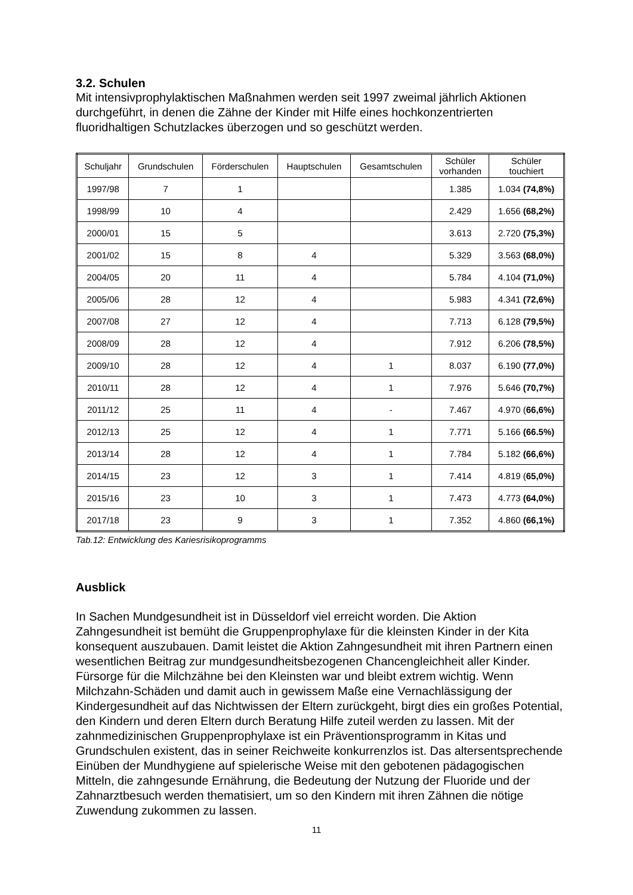3.2. Schulen
Mit intensivprophylaktischen Maßnahmen werden seit 1997 zweimal jährlich Aktionen durchgeführt, in denen die Zähne der Kinder mit Hilfe eines hochkonzentrierten fluoridhaltigen Schutzlackes überzogen und so geschützt werden.
| Schuljahr | Grundschulen | Förderschulen | Hauptschulen | Gesamtschulen | Schüler vorhanden | Schüler touchiert |
| --- | --- | --- | --- | --- | --- | --- |
| 1997/98 | 7 | 1 | | | 1.385 | 1.034 (74,8%) |
| 1998/99 | 10 | 4 | | | 2.429 | 1.656 (68,2%) |
| 2000/01 | 15 | 5 | | | 3.613 | 2.720 (75,3%) |
| 2001/02 | 15 | 8 | 4 | | 5.329 | 3.563 (68,0%) |
| 2004/05 | 20 | 11 | 4 | | 5.784 | 4.104 (71,0%) |
| 2005/06 | 28 | 12 | 4 | | 5.983 | 4.341 (72,6%) |
| 2007/08 | 27 | 12 | 4 | | 7.713 | 6.128 (79,5%) |
| 2008/09 | 28 | 12 | 4 | | 7.912 | 6.206 (78,5%) |
| 2009/10 | 28 | 12 | 4 | 1 | 8.037 | 6.190 (77,0%) |
| 2010/11 | 28 | 12 | 4 | 1 | 7.976 | 5.646 (70,7%) |
| 2011/12 | 25 | 11 | 4 | - | 7.467 | 4.970 ( 66,6%) |
| 2012/13 | 25 | 12 | 4 | 1 | 7.771 | 5.166 (66.5%) |
| 2013/14 | 28 | 12 | 4 | 1 | 7.784 | 5.182 (66,6%) |
| 2014/15 | 23 | 12 | 3 | 1 | 7.414 | 4.819 ( 65,0%) |
| 2015/16 | 23 | 10 | 3 | 1 | 7.473 | 4.773 (64,0%) |
| 2017/18 | 23 | 9 | 3 | 1 | 7.352 | 4.860 (66,1%) |
Tab.12: Entwicklung des Kariesrisikoprogramms
Ausblick
In Sachen Mundgesundheit ist in Düsseldorf viel erreicht worden. Die Aktion Zahngesundheit ist bemüht die Gruppenprophylaxe für die kleinsten Kinder in der Kita konsequent auszubauen. Damit leistet die Aktion Zahngesundheit mit ihren Partnern einen wesentlichen Beitrag zur mundgesundheitsbezogenen Chancengleichheit aller Kinder. Fürsorge für die Milchzähne bei den Kleinsten war und bleibt extrem wichtig. Wenn Milchzahn-Schäden und damit auch in gewissem Maße eine Vernachlässigung der Kindergesundheit auf das Nichtwissen der Eltern zurückgeht, birgt dies ein großes Potential, den Kindern und deren Eltern durch Beratung Hilfe zuteil werden zu lassen. Mit der zahnmedizinischen Gruppenprophylaxe ist ein Präventionsprogramm in Kitas und Grundschulen existent, das in seiner Reichweite konkurrenzlos ist. Das altersentsprechende Einüben der Mundhygiene auf spielerische Weise mit den gebotenen pädagogischen Mitteln, die zahngesunde Ernährung, die Bedeutung der Nutzung der Fluoride und der Zahnarztbesuch werden thematisiert, um so den Kindern mit ihren Zähnen die nötige Zuwendung zukommen zu lassen.
11